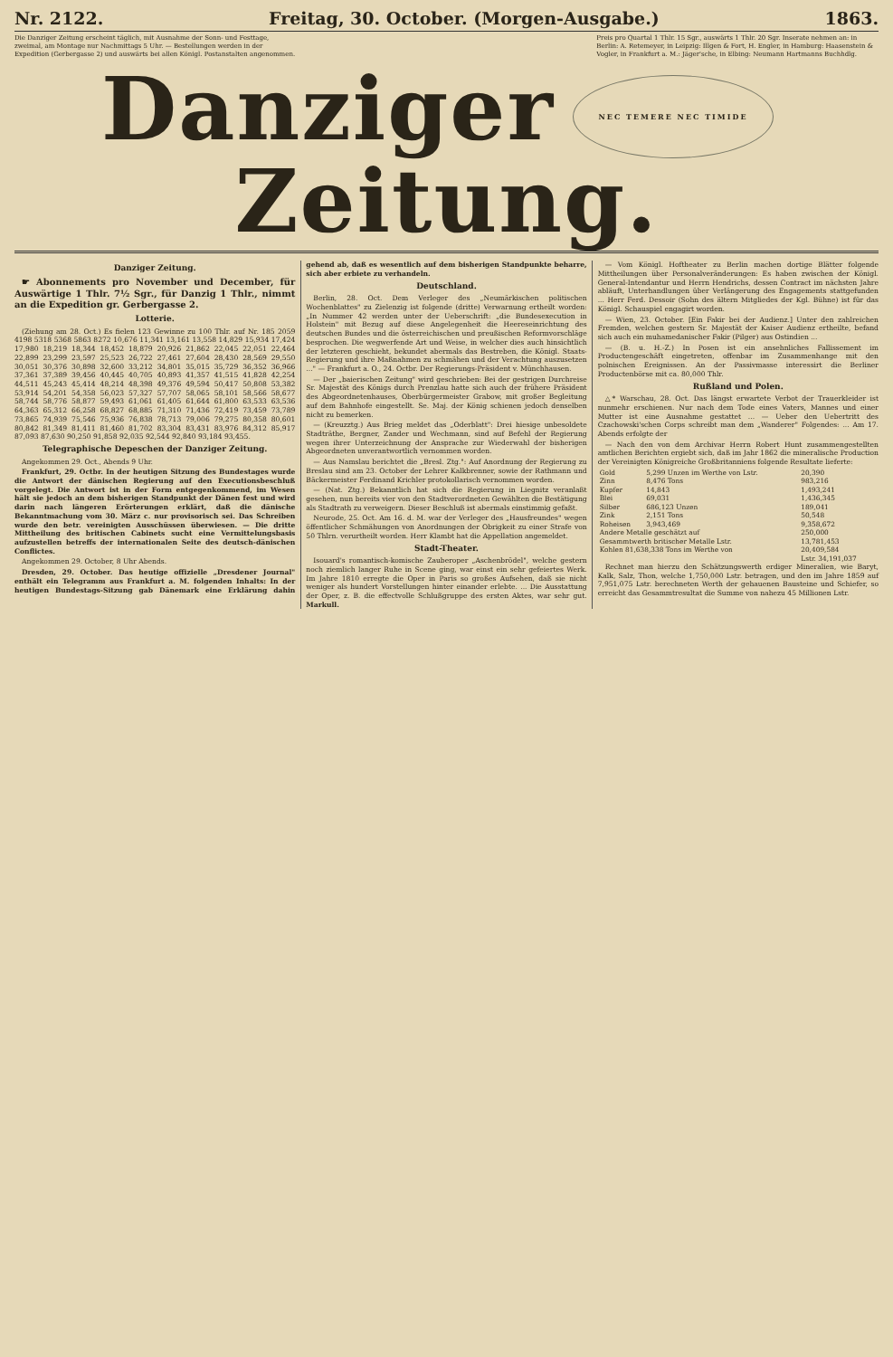Nr. 2122. Freitag, 30. October. (Morgen-Ausgabe.) 1863.
Die Danziger Zeitung erscheint täglich, mit Ausnahme der Sonn- und Festtage, zweimal, am Montage nur Nachmittags 5 Uhr. — Bestellungen werden in der Expedition (Gerbergasse 2) und auswärts bei allen Königl. Postanstalten angenommen.
Preis pro Quartal 1 Thlr. 15 Sgr., auswärts 1 Thlr. 20 Sgr. Inserate nehmen an: in Berlin: A. Retemeyer, in Leipzig: Illgen & Fort, H. Engler, in Hamburg: Haasenstein & Vogler, in Frankfurt a. M.: Jäger'sche, in Elbing: Neumann Hartmanns Buchhdlg.
Danziger NEC TEMERE NEC TIMIDE Zeitung.
Danziger Zeitung.
☛ Abonnements pro November und December, für Auswärtige 1 Thlr. 7½ Sgr., für Danzig 1 Thlr., nimmt an die Expedition gr. Gerbergasse 2.
Lotterie.
(Ziehung am 28. Oct.) Es fielen 123 Gewinne zu 100 Thlr. auf Nr. 185 2059 4198 5318 5368 5863 8272 10,676 11,341 13,161 13,558 14,829 15,934 17,424 17,980 18,219 18,344 18,452 18,879 20,926 21,862 22,045 22,051 22,464 22,899 23,299 23,597 25,523 26,722 27,461 27,604 28,430 28,569 29,550 30,051 30,376 30,898 32,600 33,212 34,801 35,015 35,729 36,352 36,966 37,361 37,389 39,456 40,445 40,705 40,893 41,357 41,515 41,828 42,254 44,511 45,243 45,414 48,214 48,398 49,376 49,594 50,417 50,808 53,382 53,914 54,201 54,358 56,023 57,327 57,707 58,065 58,101 58,566 58,677 58,744 58,776 58,877 59,493 61,061 61,405 61,644 61,800 63,533 63,536 64,363 65,312 66,258 68,827 68,885 71,310 71,436 72,419 73,459 73,789 73,865 74,939 75,546 75,936 76,838 78,713 79,006 79,275 80,358 80,601 80,842 81,349 81,411 81,460 81,702 83,304 83,431 83,976 84,312 85,917 87,093 87,630 90,250 91,858 92,035 92,544 92,840 93,184 93,455.
Telegraphische Depeschen der Danziger Zeitung.
Angekommen 29. Oct., Abends 9 Uhr.
Frankfurt, 29. Octbr. In der heutigen Sitzung des Bundestages wurde die Antwort der dänischen Regierung auf den Executionsbeschluß vorgelegt. Die Antwort ist in der Form entgegenkommend, im Wesen hält sie jedoch an dem bisherigen Standpunkt der Dänen fest und wird darin nach längeren Erörterungen erklärt, daß die dänische Bekanntmachung vom 30. März c. nur provisorisch sei. Das Schreiben wurde den betr. vereinigten Ausschüssen überwiesen. — Die dritte Mittheilung des britischen Cabinets sucht eine Vermittelungsbasis aufzustellen betreffs der internationalen Seite des deutsch-dänischen Conflictes.
Angekommen 29. October, 8 Uhr Abends.
Dresden, 29. October. Das heutige offizielle „Dresdener Journal" enthält ein Telegramm aus Frankfurt a. M. folgenden Inhalts: In der heutigen Bundestags-Sitzung gab Dänemark eine Erklärung dahin gehend ab, daß es wesentlich auf dem bisherigen Standpunkte beharre, sich aber erbiete zu verhandeln.
Deutschland.
Berlin, 28. Oct. Dem Verleger des „Neumärkischen politischen Wochenblattes" zu Zielenzig ist folgende (dritte) Verwarnung ertheilt worden: „In Nummer 42 werden unter der Ueberschrift: „die Bundesexecution in Holstein" mit Bezug auf diese Angelegenheit die Heereseinrichtung des deutschen Bundes und die österreichischen und preußischen Reformvorschläge besprochen. Die wegwerfende Art und Weise, in welcher dies auch hinsichtlich der letzteren geschieht, bekundet abermals das Bestreben, die Königl. Staats-Regierung und ihre Maßnahmen zu schmähen und der Verachtung auszusetzen ..." — Frankfurt a. O., 24. Octbr. Der Regierungs-Präsident v. Münchhausen.
— Der „baierischen Zeitung" wird geschrieben: Bei der gestrigen Durchreise Sr. Majestät des Königs durch Prenzlau hatte sich auch der frühere Präsident des Abgeordnetenhauses, Oberbürgermeister Grabow, mit großer Begleitung auf dem Bahnhofe eingestellt. Se. Maj. der König schienen jedoch denselben nicht zu bemerken.
— (Kreuzztg.) Aus Brieg meldet das „Oderblatt": Drei hiesige unbesoldete Stadträthe, Bergner, Zander und Wechmann, sind auf Befehl der Regierung wegen ihrer Unterzeichnung der Ansprache zur Wiederwahl der bisherigen Abgeordneten unverantwortlich vernommen worden.
— Aus Namslau berichtet die „Bresl. Ztg.": Auf Anordnung der Regierung zu Breslau sind am 23. October der Lehrer Kalkbrenner, sowie der Rathmann und Bäckermeister Ferdinand Krichler protokollarisch vernommen worden.
— (Nat. Ztg.) Bekanntlich hat sich die Regierung in Liegnitz veranlaßt gesehen, nun bereits vier von den Stadtverordneten Gewählten die Bestätigung als Stadtrath zu verweigern. Dieser Beschluß ist abermals einstimmig gefaßt.
Neurode, 25. Oct. Am 16. d. M. war der Verleger des „Hausfreundes" wegen öffentlicher Schmähungen von Anordnungen der Obrigkeit zu einer Strafe von 50 Thlrn. verurtheilt worden. Herr Klambt hat die Appellation angemeldet.
Stadt-Theater.
Isouard's romantisch-komische Zauberoper „Aschenbrödel", welche gestern noch ziemlich langer Ruhe in Scene ging, war einst ein sehr gefeiertes Werk. Im Jahre 1810 erregte die Oper in Paris so großes Aufsehen, daß sie nicht weniger als hundert Vorstellungen hinter einander erlebte. ... Die Ausstattung der Oper, z. B. die effectvolle Schlußgruppe des ersten Aktes, war sehr gut. Markull.
— Vom Königl. Hoftheater zu Berlin machen dortige Blätter folgende Mittheilungen über Personalveränderungen: Es haben zwischen der Königl. General-Intendantur und Herrn Hendrichs, dessen Contract im nächsten Jahre abläuft, Unterhandlungen über Verlängerung des Engagements stattgefunden ... Herr Ferd. Dessoir (Sohn des ältern Mitgliedes der Kgl. Bühne) ist für das Königl. Schauspiel engagirt worden.
— Wien, 23. October. [Ein Fakir bei der Audienz.] Unter den zahlreichen Fremden, welchen gestern Sr. Majestät der Kaiser Audienz ertheilte, befand sich auch ein muhamedanischer Fakir (Pilger) aus Ostindien ...
— (B. u. H.-Z.) In Posen ist ein ansehnliches Fallissement im Productengeschäft eingetreten, offenbar im Zusammenhange mit den polnischen Ereignissen. An der Passivmasse interessirt die Berliner Productenbörse mit ca. 80,000 Thlr.
Rußland und Polen.
△* Warschau, 28. Oct. Das längst erwartete Verbot der Trauerkleider ist nunmehr erschienen. Nur nach dem Tode eines Vaters, Mannes und einer Mutter ist eine Ausnahme gestattet ... — Ueber den Uebertritt des Czachowski'schen Corps schreibt man dem „Wanderer" Folgendes: ... Am 17. Abends erfolgte der
— Nach den von dem Archivar Herrn Robert Hunt zusammengestellten amtlichen Berichten ergiebt sich, daß im Jahr 1862 die mineralische Production der Vereinigten Königreiche Großbritanniens folgende Resultate lieferte:
| Gold | 5,299 Unzen im Werthe von Lstr. | 20,390 |
| Zinn | 8,476 Tons | 983,216 |
| Kupfer | 14,843 | 1,493,241 |
| Blei | 69,031 | 1,436,345 |
| Silber | 686,123 Unzen | 189,041 |
| Zink | 2,151 Tons | 50,548 |
| Roheisen | 3,943,469 | 9,358,672 |
| Andere Metalle geschätzt auf | | 250,000 |
| Gesammtwerth britischer Metalle Lstr. | | 13,781,453 |
| Kohlen 81,638,338 Tons im Werthe von | | 20,409,584 |
| | | Lstr. 34,191,037 |
Rechnet man hierzu den Schätzungswerth erdiger Mineralien, wie Baryt, Kalk, Salz, Thon, welche 1,750,000 Lstr. betragen, und den im Jahre 1859 auf 7,951,075 Lstr. berechneten Werth der gehauenen Bausteine und Schiefer, so erreicht das Gesammtresultat die Summe von nahezu 45 Millionen Lstr.